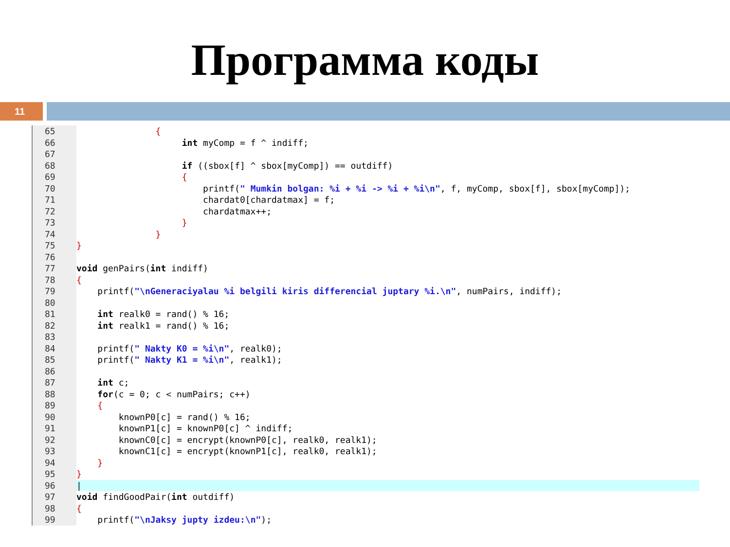Программа коды
11
65 {
66 int myComp = f ^ indiff;
67
68 if ((sbox[f] ^ sbox[myComp]) == outdiff)
69 {
70 printf(" Mumkin bolgan: %i + %i -> %i + %i\n", f, myComp, sbox[f], sbox[myComp]);
71 chardat0[chardatmax] = f;
72 chardatmax++;
73 }
74 }
75 }
76
77 void genPairs(int indiff)
78 {
79 printf("\nGeneraciyalau %i belgili kiris differencial juptary %i.\n", numPairs, indiff);
80
81 int realk0 = rand() % 16;
82 int realk1 = rand() % 16;
83
84 printf(" Nakty K0 = %i\n", realk0);
85 printf(" Nakty K1 = %i\n", realk1);
86
87 int c;
88 for(c = 0; c < numPairs; c++)
89 {
90 knownP0[c] = rand() % 16;
91 knownP1[c] = knownP0[c] ^ indiff;
92 knownC0[c] = encrypt(knownP0[c], realk0, realk1);
93 knownC1[c] = encrypt(knownP1[c], realk0, realk1);
94 }
95 }
96 |
97 void findGoodPair(int outdiff)
98 {
99 printf("\nJaksy jupty izdeu:\n");